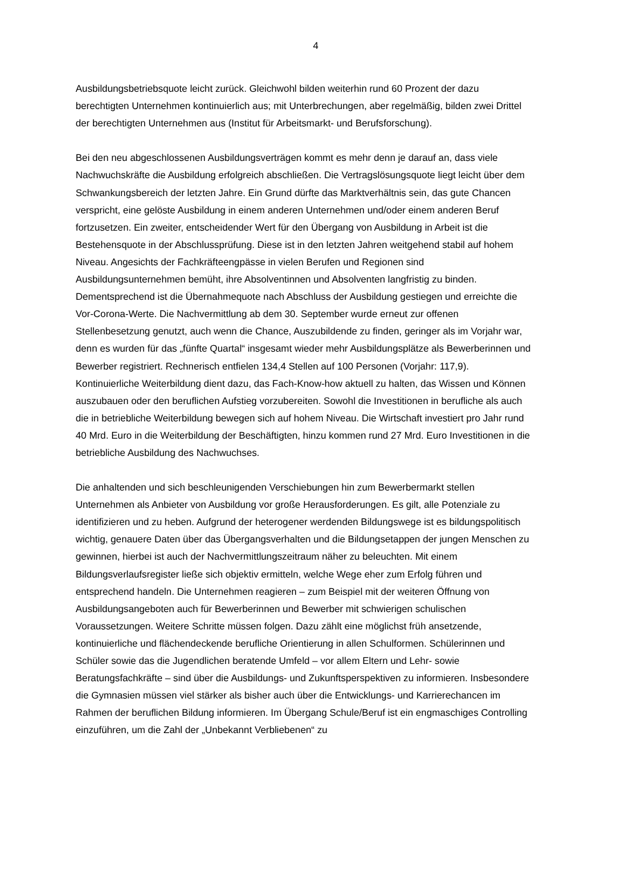4
Ausbildungsbetriebsquote leicht zurück. Gleichwohl bilden weiterhin rund 60 Prozent der dazu berechtigten Unternehmen kontinuierlich aus; mit Unterbrechungen, aber regelmäßig, bilden zwei Drittel der berechtigten Unternehmen aus (Institut für Arbeitsmarkt- und Berufsforschung).
Bei den neu abgeschlossenen Ausbildungsverträgen kommt es mehr denn je darauf an, dass viele Nachwuchskräfte die Ausbildung erfolgreich abschließen. Die Vertragslösungsquote liegt leicht über dem Schwankungsbereich der letzten Jahre. Ein Grund dürfte das Marktverhältnis sein, das gute Chancen verspricht, eine gelöste Ausbildung in einem anderen Unternehmen und/oder einem anderen Beruf fortzusetzen. Ein zweiter, entscheidender Wert für den Übergang von Ausbildung in Arbeit ist die Bestehensquote in der Abschlussprüfung. Diese ist in den letzten Jahren weitgehend stabil auf hohem Niveau. Angesichts der Fachkräfteengpässe in vielen Berufen und Regionen sind Ausbildungsunternehmen bemüht, ihre Absolventinnen und Absolventen langfristig zu binden. Dementsprechend ist die Übernahmequote nach Abschluss der Ausbildung gestiegen und erreichte die Vor-Corona-Werte. Die Nachvermittlung ab dem 30. September wurde erneut zur offenen Stellenbesetzung genutzt, auch wenn die Chance, Auszubildende zu finden, geringer als im Vorjahr war, denn es wurden für das „fünfte Quartal“ insgesamt wieder mehr Ausbildungsplätze als Bewerberinnen und Bewerber registriert. Rechnerisch entfielen 134,4 Stellen auf 100 Personen (Vorjahr: 117,9). Kontinuierliche Weiterbildung dient dazu, das Fach-Know-how aktuell zu halten, das Wissen und Können auszubauen oder den beruflichen Aufstieg vorzubereiten. Sowohl die Investitionen in berufliche als auch die in betriebliche Weiterbildung bewegen sich auf hohem Niveau. Die Wirtschaft investiert pro Jahr rund 40 Mrd. Euro in die Weiterbildung der Beschäftigten, hinzu kommen rund 27 Mrd. Euro Investitionen in die betriebliche Ausbildung des Nachwuchses.
Die anhaltenden und sich beschleunigenden Verschiebungen hin zum Bewerbermarkt stellen Unternehmen als Anbieter von Ausbildung vor große Herausforderungen. Es gilt, alle Potenziale zu identifizieren und zu heben. Aufgrund der heterogener werdenden Bildungswege ist es bildungspolitisch wichtig, genauere Daten über das Übergangsverhalten und die Bildungsetappen der jungen Menschen zu gewinnen, hierbei ist auch der Nachvermittlungszeitraum näher zu beleuchten. Mit einem Bildungsverlaufsregister ließe sich objektiv ermitteln, welche Wege eher zum Erfolg führen und entsprechend handeln. Die Unternehmen reagieren – zum Beispiel mit der weiteren Öffnung von Ausbildungsangeboten auch für Bewerberinnen und Bewerber mit schwierigen schulischen Voraussetzungen. Weitere Schritte müssen folgen. Dazu zählt eine möglichst früh ansetzende, kontinuierliche und flächendeckende berufliche Orientierung in allen Schulformen. Schülerinnen und Schüler sowie das die Jugendlichen beratende Umfeld – vor allem Eltern und Lehr- sowie Beratungsfachkräfte – sind über die Ausbildungs- und Zukunftsperspektiven zu informieren. Insbesondere die Gymnasien müssen viel stärker als bisher auch über die Entwicklungs- und Karrierechancen im Rahmen der beruflichen Bildung informieren. Im Übergang Schule/Beruf ist ein engmaschiges Controlling einzuführen, um die Zahl der „Unbekannt Verbliebenen“ zu